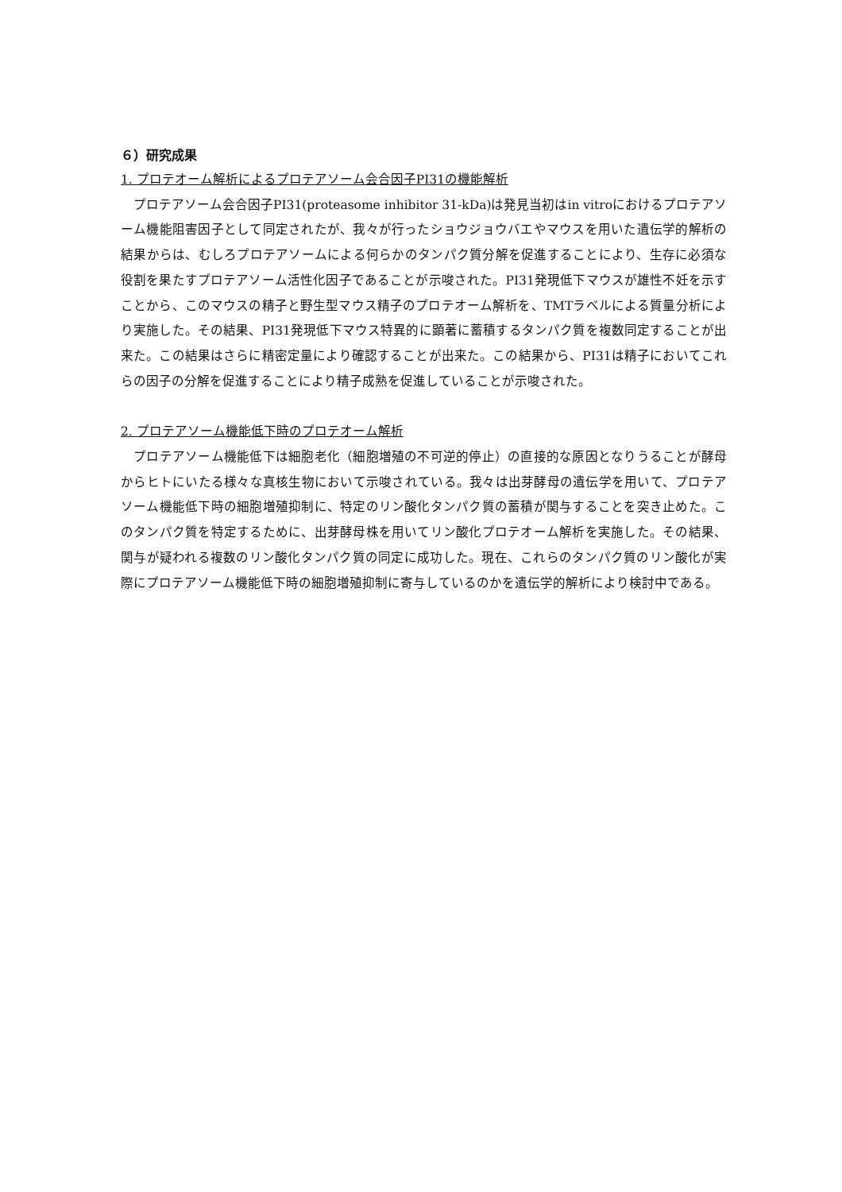６）研究成果
1. プロテオーム解析によるプロテアソーム会合因子PI31の機能解析
　プロテアソーム会合因子PI31(proteasome inhibitor 31-kDa)は発見当初はin vitroにおけるプロテアソーム機能阻害因子として同定されたが、我々が行ったショウジョウバエやマウスを用いた遺伝学的解析の結果からは、むしろプロテアソームによる何らかのタンパク質分解を促進することにより、生存に必須な役割を果たすプロテアソーム活性化因子であることが示唆された。PI31発現低下マウスが雄性不妊を示すことから、このマウスの精子と野生型マウス精子のプロテオーム解析を、TMTラベルによる質量分析により実施した。その結果、PI31発現低下マウス特異的に顕著に蓄積するタンパク質を複数同定することが出来た。この結果はさらに精密定量により確認することが出来た。この結果から、PI31は精子においてこれらの因子の分解を促進することにより精子成熟を促進していることが示唆された。
2. プロテアソーム機能低下時のプロテオーム解析
　プロテアソーム機能低下は細胞老化（細胞増殖の不可逆的停止）の直接的な原因となりうることが酵母からヒトにいたる様々な真核生物において示唆されている。我々は出芽酵母の遺伝学を用いて、プロテアソーム機能低下時の細胞増殖抑制に、特定のリン酸化タンパク質の蓄積が関与することを突き止めた。このタンパク質を特定するために、出芽酵母株を用いてリン酸化プロテオーム解析を実施した。その結果、関与が疑われる複数のリン酸化タンパク質の同定に成功した。現在、これらのタンパク質のリン酸化が実際にプロテアソーム機能低下時の細胞増殖抑制に寄与しているのかを遺伝学的解析により検討中である。